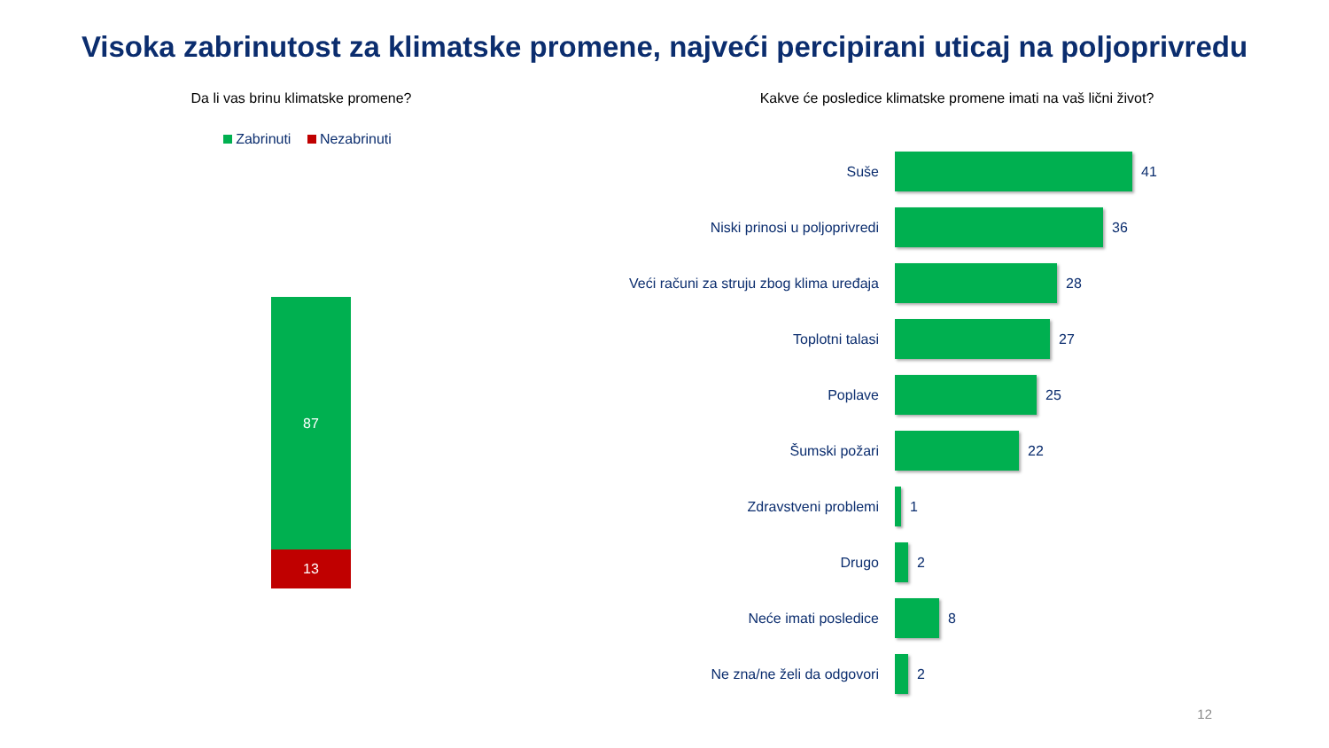Visoka zabrinutost za klimatske promene, najveći percipirani uticaj na poljoprivredu
Da li vas brinu klimatske promene?
Zabrinuti Nezabrinuti
87
13
Kakve će posledice klimatske promene imati na vaš lični život?
Suše 41
Niski prinosi u poljoprivredi 36
Veći računi za struju zbog klima uređaja
28
Toplotni talasi 27
Poplave 25
Šumski požari 22
Zdravstveni problemi 1
Drugo 2
Neće imati posledice 8
Ne zna/ne želi da odgovori 2
12